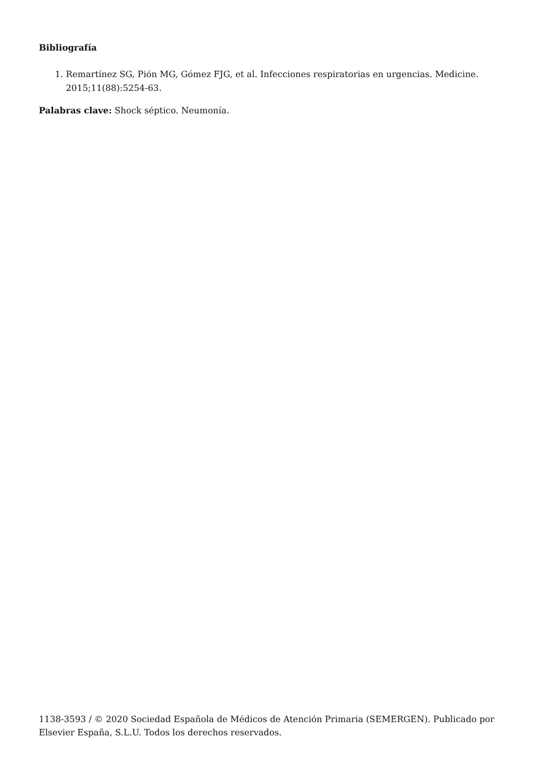Bibliografía
1. Remartínez SG, Pión MG, Gómez FJG, et al. Infecciones respiratorias en urgencias. Medicine. 2015;11(88):5254-63.
Palabras clave: Shock séptico. Neumonía.
1138-3593 / © 2020 Sociedad Española de Médicos de Atención Primaria (SEMERGEN). Publicado por Elsevier España, S.L.U. Todos los derechos reservados.